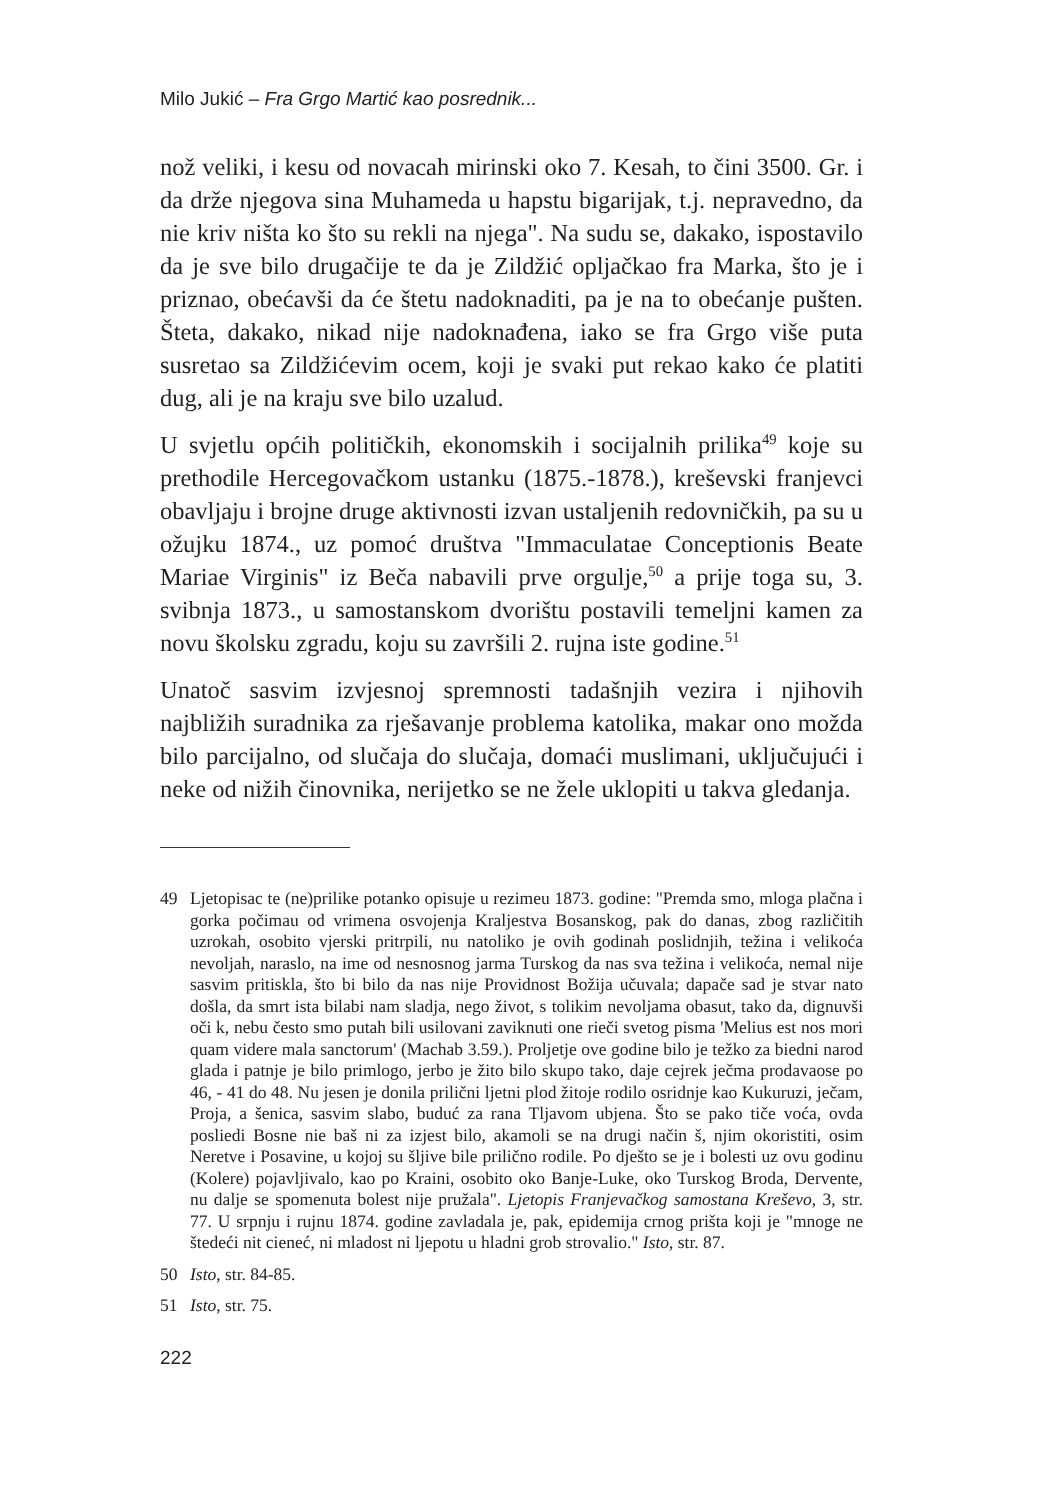Milo Jukić – Fra Grgo Martić kao posrednik...
nož veliki, i kesu od novacah mirinski oko 7. Kesah, to čini 3500. Gr. i da drže njegova sina Muhameda u hapstu bigarijak, t.j. nepravedno, da nie kriv ništa ko što su rekli na njega". Na sudu se, dakako, ispostavilo da je sve bilo drugačije te da je Zildžić opljačkao fra Marka, što je i priznao, obećavši da će štetu nadoknaditi, pa je na to obećanje pušten. Šteta, dakako, nikad nije nadoknađena, iako se fra Grgo više puta susretao sa Zildžićevim ocem, koji je svaki put rekao kako će platiti dug, ali je na kraju sve bilo uzalud.
U svjetlu općih političkih, ekonomskih i socijalnih prilika<sup>49</sup> koje su prethodile Hercegovačkom ustanku (1875.-1878.), kreševski franjevci obavljaju i brojne druge aktivnosti izvan ustaljenih redovničkih, pa su u ožujku 1874., uz pomoć društva "Immaculatae Conceptionis Beate Mariae Virginis" iz Beča nabavili prve orgulje,<sup>50</sup> a prije toga su, 3. svibnja 1873., u samostanskom dvorištu postavili temeljni kamen za novu školsku zgradu, koju su završili 2. rujna iste godine.<sup>51</sup>
Unatoč sasvim izvjesnoj spremnosti tadašnjih vezira i njihovih najbližih suradnika za rješavanje problema katolika, makar ono možda bilo parcijalno, od slučaja do slučaja, domaći muslimani, uključujući i neke od nižih činovnika, nerijetko se ne žele uklopiti u takva gledanja.
49 Ljetopisac te (ne)prilike potanko opisuje u rezimeu 1873. godine: "Premda smo, mloga plačna i gorka počimau od vrimena osvojenja Kraljestva Bosanskog, pak do danas, zbog različitih uzrokah, osobito vjerski pritrpili, nu natoliko je ovih godinah poslidnjih, težina i velikoća nevoljah, naraslo, na ime od nesnosnog jarma Turskog da nas sva težina i velikoća, nemal nije sasvim pritiskla, što bi bilo da nas nije Providnost Božija učuvala; dapače sad je stvar nato došla, da smrt ista bilabi nam sladja, nego život, s tolikim nevoljama obasut, tako da, dignuvši oči k, nebu često smo putah bili usilovani zaviknuti one rieči svetog pisma 'Melius est nos mori quam videre mala sanctorum' (Machab 3.59.). Proljetje ove godine bilo je težko za biedni narod glada i patnje je bilo primlogo, jerbo je žito bilo skupo tako, daje cejrek ječma prodavaose po 46, - 41 do 48. Nu jesen je donila prilični ljetni plod žitoje rodilo osridnje kao Kukuruzi, ječam, Proja, a šenica, sasvim slabo, buduć za rana Tljavom ubjena. Što se pako tiče voća, ovda posliedi Bosne nie baš ni za izjest bilo, akamoli se na drugi način š, njim okoristiti, osim Neretve i Posavine, u kojoj su šljive bile prilično rodile. Po dješto se je i bolesti uz ovu godinu (Kolere) pojavljivalo, kao po Kraini, osobito oko Banje-Luke, oko Turskog Broda, Dervente, nu dalje se spomenuta bolest nije pružala". Ljetopis Franjevačkog samostana Kreševo, 3, str. 77. U srpnju i rujnu 1874. godine zavladala je, pak, epidemija crnog prišta koji je "mnoge ne štedeći nit cieneć, ni mladost ni ljepotu u hladni grob strovalio." Isto, str. 87.
50 Isto, str. 84-85.
51 Isto, str. 75.
222